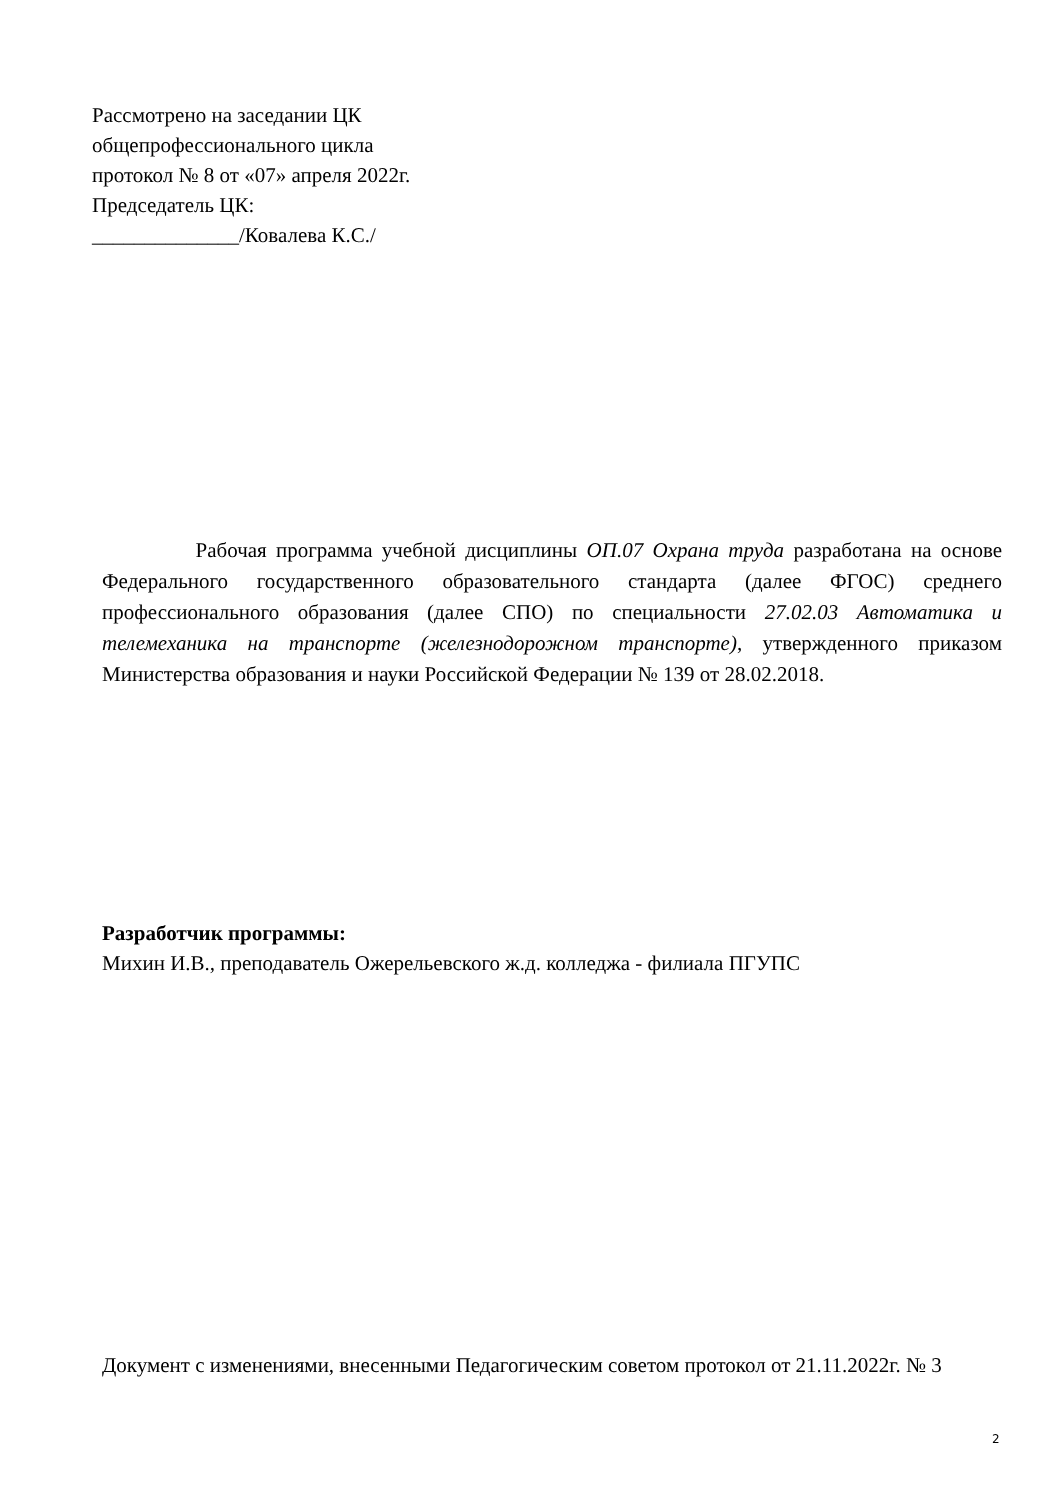Рассмотрено на заседании ЦК
общепрофессионального цикла
протокол № 8 от «07» апреля 2022г.
Председатель ЦК:
______________/Ковалева К.С./
Рабочая программа учебной дисциплины ОП.07 Охрана труда разработана на основе Федерального государственного образовательного стандарта (далее ФГОС) среднего профессионального образования (далее СПО) по специальности 27.02.03 Автоматика и телемеханика на транспорте (железнодорожном транспорте), утвержденного приказом Министерства образования и науки Российской Федерации № 139 от 28.02.2018.
Разработчик программы:
Михин И.В., преподаватель Ожерельевского ж.д. колледжа - филиала ПГУПС
Документ с изменениями, внесенными Педагогическим советом протокол от 21.11.2022г. № 3
2